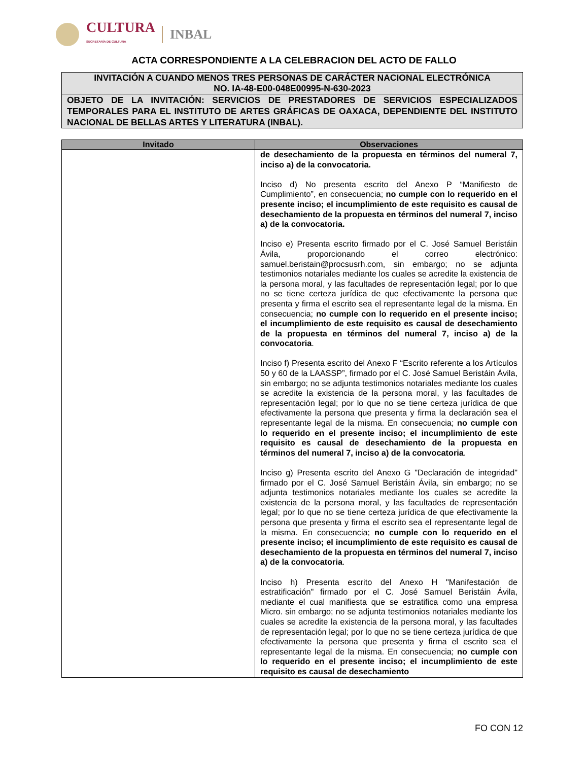CULTURA
SECRETARÍA DE CULTURA
INBAL
ACTA CORRESPONDIENTE A LA CELEBRACION DEL ACTO DE FALLO
INVITACIÓN A CUANDO MENOS TRES PERSONAS DE CARÁCTER NACIONAL ELECTRÓNICA
NO. IA-48-E00-048E00995-N-630-2023
OBJETO DE LA INVITACIÓN: SERVICIOS DE PRESTADORES DE SERVICIOS ESPECIALIZADOS TEMPORALES PARA EL INSTITUTO DE ARTES GRÁFICAS DE OAXACA, DEPENDIENTE DEL INSTITUTO NACIONAL DE BELLAS ARTES Y LITERATURA (INBAL).
| Invitado | Observaciones |
| --- | --- |
| | de desechamiento de la propuesta en términos del numeral 7, inciso a) de la convocatoria. Inciso d) No presenta escrito del Anexo P “Manifiesto de Cumplimiento”, en consecuencia; no cumple con lo requerido en el presente inciso; el incumplimiento de este requisito es causal de desechamiento de la propuesta en términos del numeral 7, inciso a) de la convocatoria. Inciso e) Presenta escrito firmado por el C. José Samuel Beristáin Ávila, proporcionando el correo electrónico: samuel.beristain@procsusrh.com, sin embargo; no se adjunta testimonios notariales mediante los cuales se acredite la existencia de la persona moral, y las facultades de representación legal; por lo que no se tiene certeza jurídica de que efectivamente la persona que presenta y firma el escrito sea el representante legal de la misma. En consecuencia; no cumple con lo requerido en el presente inciso; el incumplimiento de este requisito es causal de desechamiento de la propuesta en términos del numeral 7, inciso a) de la convocatoria . Inciso f) Presenta escrito del Anexo F “Escrito referente a los Artículos 50 y 60 de la LAASSP”, firmado por el C. José Samuel Beristáin Ávila, sin embargo; no se adjunta testimonios notariales mediante los cuales se acredite la existencia de la persona moral, y las facultades de representación legal; por lo que no se tiene certeza jurídica de que efectivamente la persona que presenta y firma la declaración sea el representante legal de la misma. En consecuencia; no cumple con lo requerido en el presente inciso; el incumplimiento de este requisito es causal de desechamiento de la propuesta en términos del numeral 7, inciso a) de la convocatoria . Inciso g) Presenta escrito del Anexo G "Declaración de integridad" firmado por el C. José Samuel Beristáin Ávila, sin embargo; no se adjunta testimonios notariales mediante los cuales se acredite la existencia de la persona moral, y las facultades de representación legal; por lo que no se tiene certeza jurídica de que efectivamente la persona que presenta y firma el escrito sea el representante legal de la misma. En consecuencia; no cumple con lo requerido en el presente inciso; el incumplimiento de este requisito es causal de desechamiento de la propuesta en términos del numeral 7, inciso a) de la convocatoria . Inciso h) Presenta escrito del Anexo H "Manifestación de estratificación" firmado por el C. José Samuel Beristáin Ávila, mediante el cual manifiesta que se estratifica como una empresa Micro. sin embargo; no se adjunta testimonios notariales mediante los cuales se acredite la existencia de la persona moral, y las facultades de representación legal; por lo que no se tiene certeza jurídica de que efectivamente la persona que presenta y firma el escrito sea el representante legal de la misma. En consecuencia; no cumple con lo requerido en el presente inciso; el incumplimiento de este requisito es causal de desechamiento |
FO CON 12